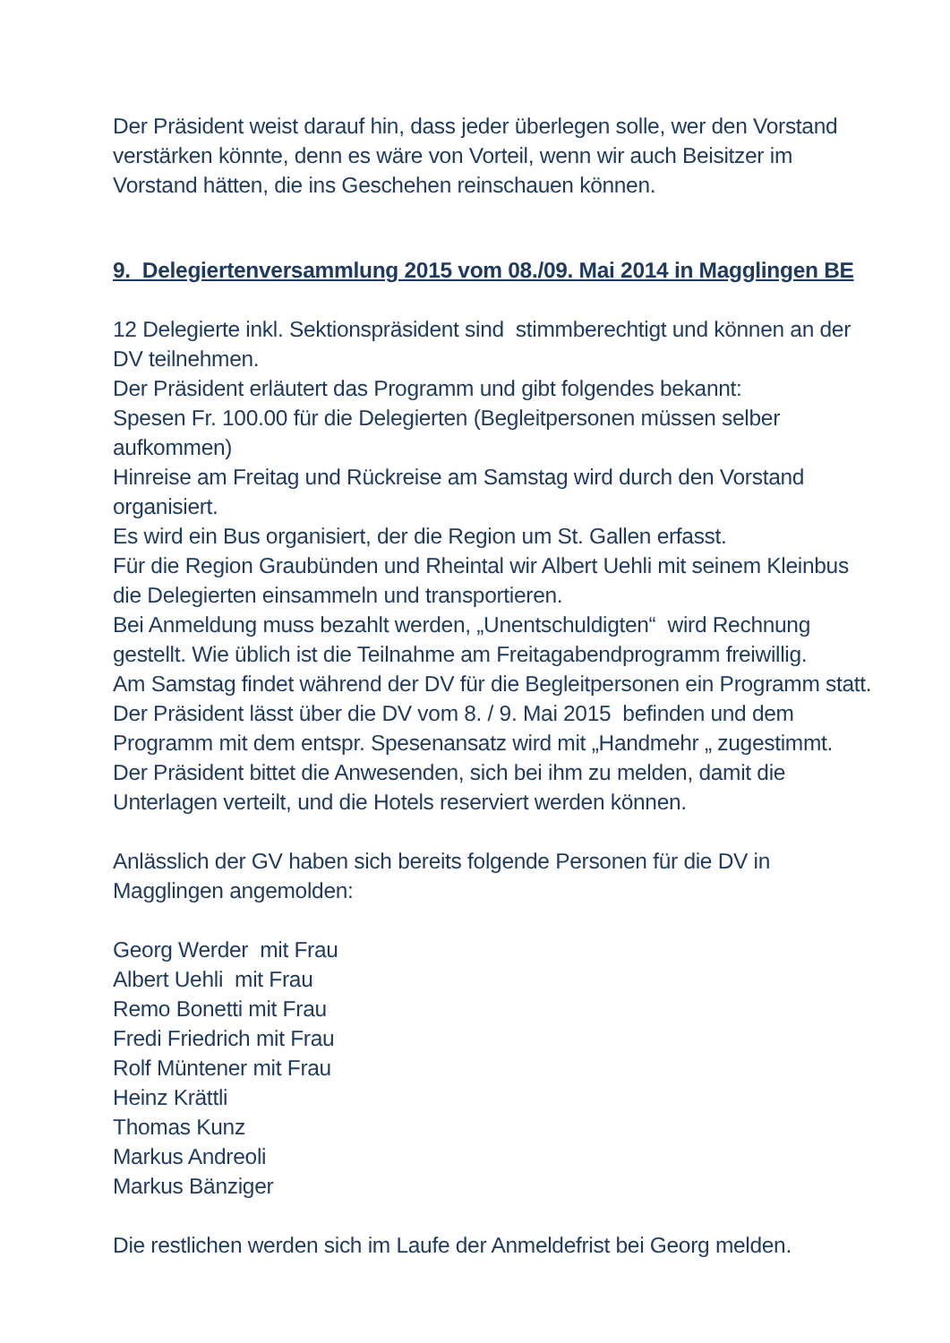Der Präsident weist darauf hin, dass jeder überlegen solle, wer den Vorstand verstärken könnte, denn es wäre von Vorteil, wenn wir auch Beisitzer im Vorstand hätten, die ins Geschehen reinschauen können.
9. Delegiertenversammlung 2015 vom 08./09. Mai 2014 in Magglingen BE
12 Delegierte inkl. Sektionspräsident sind stimmberechtigt und können an der DV teilnehmen.
Der Präsident erläutert das Programm und gibt folgendes bekannt:
Spesen Fr. 100.00 für die Delegierten (Begleitpersonen müssen selber aufkommen)
Hinreise am Freitag und Rückreise am Samstag wird durch den Vorstand organisiert.
Es wird ein Bus organisiert, der die Region um St. Gallen erfasst.
Für die Region Graubünden und Rheintal wir Albert Uehli mit seinem Kleinbus die Delegierten einsammeln und transportieren.
Bei Anmeldung muss bezahlt werden, „Unentschuldigten“ wird Rechnung gestellt. Wie üblich ist die Teilnahme am Freitagabendprogramm freiwillig.
Am Samstag findet während der DV für die Begleitpersonen ein Programm statt.
Der Präsident lässt über die DV vom 8. / 9. Mai 2015 befinden und dem Programm mit dem entspr. Spesenansatz wird mit „Handmehr „ zugestimmt.
Der Präsident bittet die Anwesenden, sich bei ihm zu melden, damit die Unterlagen verteilt, und die Hotels reserviert werden können.
Anlässlich der GV haben sich bereits folgende Personen für die DV in Magglingen angemolden:
Georg Werder mit Frau
Albert Uehli mit Frau
Remo Bonetti mit Frau
Fredi Friedrich mit Frau
Rolf Müntener mit Frau
Heinz Krättli
Thomas Kunz
Markus Andreoli
Markus Bänziger
Die restlichen werden sich im Laufe der Anmeldefrist bei Georg melden.